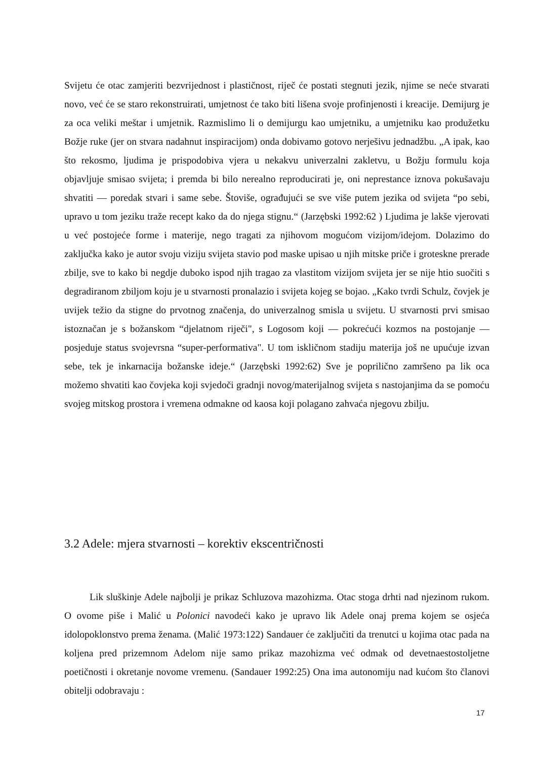Svijetu će otac zamjeriti bezvrijednost i plastičnost, riječ će postati stegnuti jezik, njime se neće stvarati novo, već će se staro rekonstruirati, umjetnost će tako biti lišena svoje profinjenosti i kreacije. Demijurg je za oca veliki meštar i umjetnik. Razmislimo li o demijurgu kao umjetniku, a umjetniku kao produžetku Božje ruke (jer on stvara nadahnut inspiracijom) onda dobivamo gotovo nerješivu jednadžbu. „A ipak, kao što rekosmo, ljudima je prispodobiva vjera u nekakvu univerzalni zakletvu, u Božju formulu koja objavljuje smisao svijeta; i premda bi bilo nerealno reproducirati je, oni neprestance iznova pokušavaju shvatiti — poredak stvari i same sebe. Štoviše, ograđujući se sve više putem jezika od svijeta “po sebi, upravo u tom jeziku traže recept kako da do njega stignu.“ (Jarzębski 1992:62 ) Ljudima je lakše vjerovati u već postojeće forme i materije, nego tragati za njihovom mogućom vizijom/idejom. Dolazimo do zaključka kako je autor svoju viziju svijeta stavio pod maske upisao u njih mitske priče i groteskne prerade zbilje, sve to kako bi negdje duboko ispod njih tragao za vlastitom vizijom svijeta jer se nije htio suočiti s degradiranom zbiljom koju je u stvarnosti pronalazio i svijeta kojeg se bojao. „Kako tvrdi Schulz, čovjek je uvijek težio da stigne do prvotnog značenja, do univerzalnog smisla u svijetu. U stvarnosti prvi smisao istoznačan je s božanskom “djelatnom riječi", s Logosom koji — pokrećući kozmos na postojanje — posjeduje status svojevrsna “super-performativa". U tom iskličnom stadiju materija još ne upućuje izvan sebe, tek je inkarnacija božanske ideje.“ (Jarzębski 1992:62) Sve je poprilično zamršeno pa lik oca možemo shvatiti kao čovjeka koji svjedoči gradnji novog/materijalnog svijeta s nastojanjima da se pomoću svojeg mitskog prostora i vremena odmakne od kaosa koji polagano zahvaća njegovu zbilju.
3.2 Adele: mjera stvarnosti – korektiv ekscentričnosti
Lik sluškinje Adele najbolji je prikaz Schluzova mazohizma. Otac stoga drhti nad njezinom rukom. O ovome piše i Malić u Polonici navodeći kako je upravo lik Adele onaj prema kojem se osjeća idolopoklonstvo prema ženama. (Malić 1973:122) Sandauer će zaključiti da trenutci u kojima otac pada na koljena pred prizemnom Adelom nije samo prikaz mazohizma već odmak od devetnaestostoljetne poetičnosti i okretanje novome vremenu. (Sandauer 1992:25) Ona ima autonomiju nad kućom što članovi obitelji odobravaju :
17